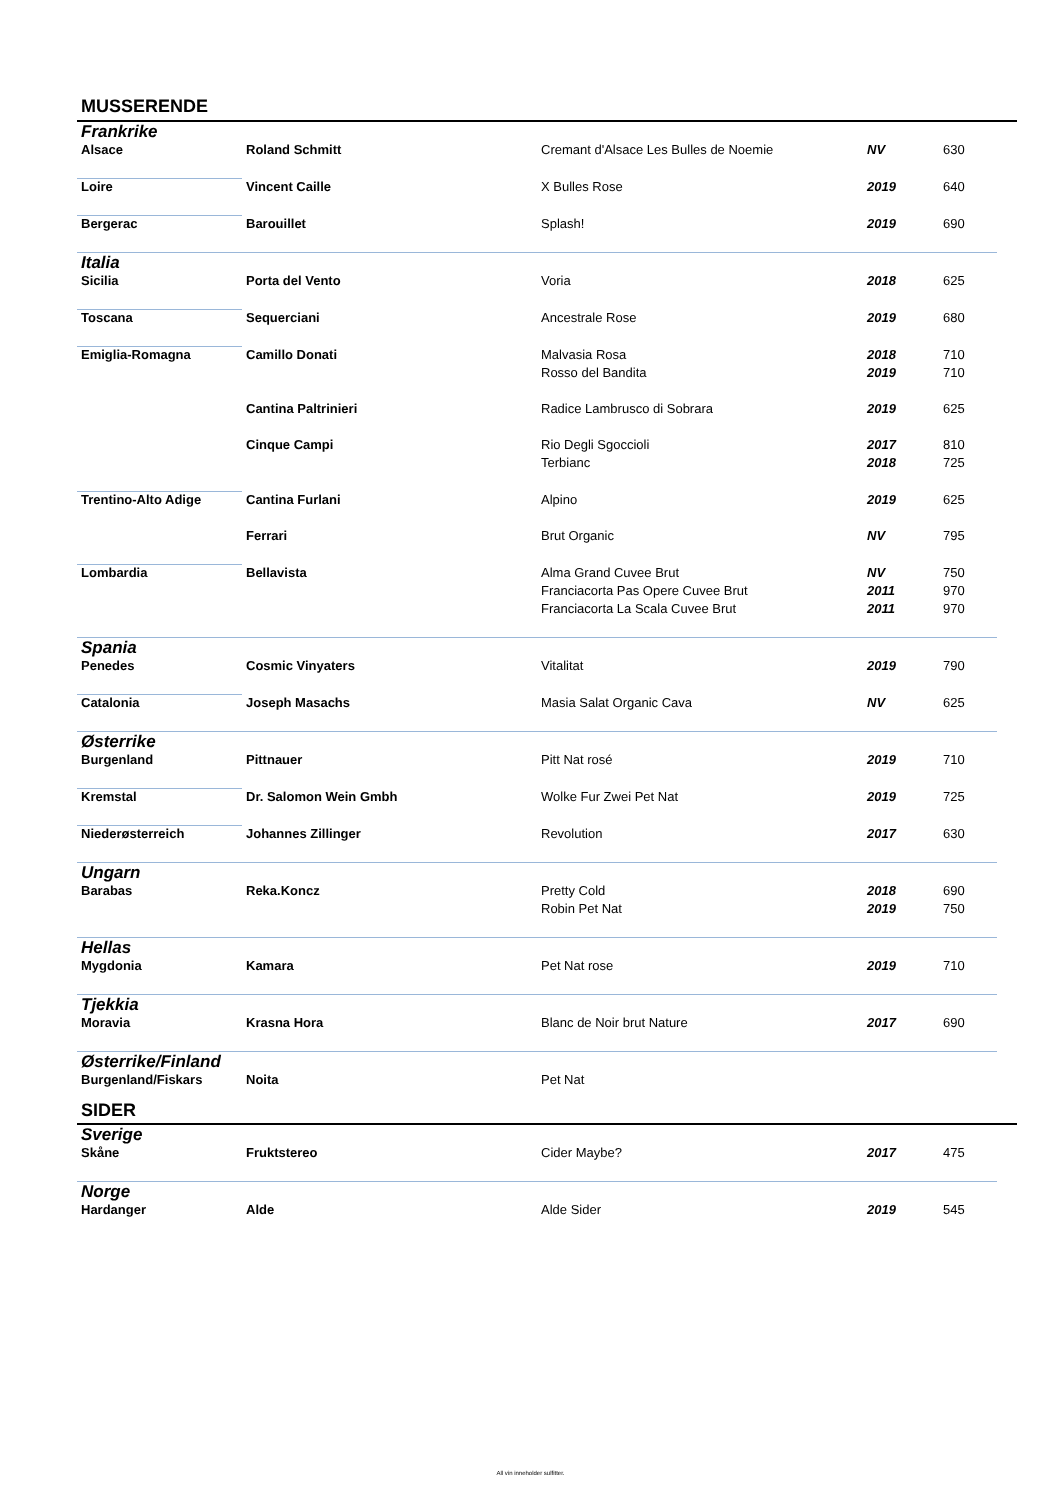MUSSERENDE
| Frankrike | | | | |
| Alsace | Roland Schmitt | Cremant d'Alsace Les Bulles de Noemie | NV | 630 |
| Loire | Vincent Caille | X Bulles Rose | 2019 | 640 |
| Bergerac | Barouillet | Splash! | 2019 | 690 |
| Italia | | | | |
| Sicilia | Porta del Vento | Voria | 2018 | 625 |
| Toscana | Sequerciani | Ancestrale Rose | 2019 | 680 |
| Emiglia-Romagna | Camillo Donati | Malvasia Rosa | 2018 | 710 |
| | | Rosso del Bandita | 2019 | 710 |
| | Cantina Paltrinieri | Radice Lambrusco di Sobrara | 2019 | 625 |
| | Cinque Campi | Rio Degli Sgoccioli | 2017 | 810 |
| | | Terbianc | 2018 | 725 |
| Trentino-Alto Adige | Cantina Furlani | Alpino | 2019 | 625 |
| | Ferrari | Brut Organic | NV | 795 |
| Lombardia | Bellavista | Alma Grand Cuvee Brut | NV | 750 |
| | | Franciacorta Pas Opere Cuvee Brut | 2011 | 970 |
| | | Franciacorta La Scala Cuvee Brut | 2011 | 970 |
| Spania | | | | |
| Penedes | Cosmic Vinyaters | Vitalitat | 2019 | 790 |
| Catalonia | Joseph Masachs | Masia Salat Organic Cava | NV | 625 |
| Østerrike | | | | |
| Burgenland | Pittnauer | Pitt Nat rosé | 2019 | 710 |
| Kremstal | Dr. Salomon Wein Gmbh | Wolke Fur Zwei Pet Nat | 2019 | 725 |
| Niederøsterreich | Johannes Zillinger | Revolution | 2017 | 630 |
| Ungarn | | | | |
| Barabas | Reka.Koncz | Pretty Cold | 2018 | 690 |
| | | Robin Pet Nat | 2019 | 750 |
| Hellas | | | | |
| Mygdonia | Kamara | Pet Nat rose | 2019 | 710 |
| Tjekkia | | | | |
| Moravia | Krasna Hora | Blanc de Noir brut Nature | 2017 | 690 |
| Østerrike/Finland | | | | |
| Burgenland/Fiskars | Noita | Pet Nat | | |
SIDER
| Sverige | | | | |
| Skåne | Fruktstereo | Cider Maybe? | 2017 | 475 |
| Norge | | | | |
| Hardanger | Alde | Alde Sider | 2019 | 545 |
All vin inneholder sulfitter.